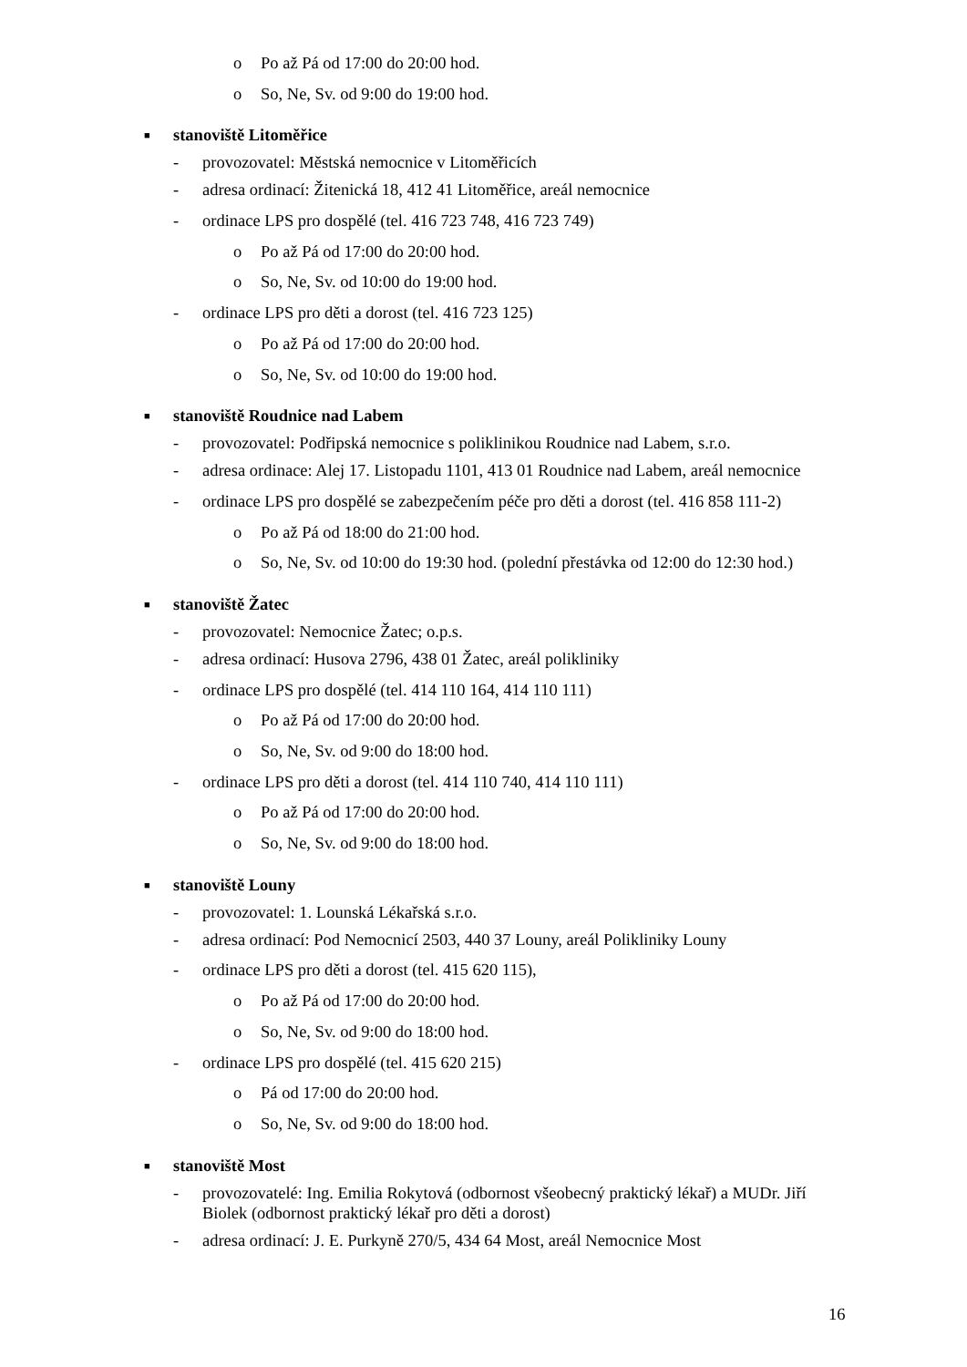o Po až Pá od 17:00 do 20:00 hod.
o So, Ne, Sv. od 9:00 do 19:00 hod.
■ stanoviště Litoměřice
- provozovatel: Městská nemocnice v Litoměřicích
- adresa ordinací: Žitenická 18, 412 41 Litoměřice, areál nemocnice
- ordinace LPS pro dospělé (tel. 416 723 748, 416 723 749)
o Po až Pá od 17:00 do 20:00 hod.
o So, Ne, Sv. od 10:00 do 19:00 hod.
- ordinace LPS pro děti a dorost (tel. 416 723 125)
o Po až Pá od 17:00 do 20:00 hod.
o So, Ne, Sv. od 10:00 do 19:00 hod.
■ stanoviště Roudnice nad Labem
- provozovatel: Podřipská nemocnice s poliklinikou Roudnice nad Labem, s.r.o.
- adresa ordinace: Alej 17. Listopadu 1101, 413 01 Roudnice nad Labem, areál nemocnice
- ordinace LPS pro dospělé se zabezpečením péče pro děti a dorost (tel. 416 858 111-2)
o Po až Pá od 18:00 do 21:00 hod.
o So, Ne, Sv. od 10:00 do 19:30 hod. (polední přestávka od 12:00 do 12:30 hod.)
■ stanoviště Žatec
- provozovatel: Nemocnice Žatec; o.p.s.
- adresa ordinací: Husova 2796, 438 01 Žatec, areál polikliniky
- ordinace LPS pro dospělé (tel. 414 110 164, 414 110 111)
o Po až Pá od 17:00 do 20:00 hod.
o So, Ne, Sv. od 9:00 do 18:00 hod.
- ordinace LPS pro děti a dorost (tel. 414 110 740, 414 110 111)
o Po až Pá od 17:00 do 20:00 hod.
o So, Ne, Sv. od 9:00 do 18:00 hod.
■ stanoviště Louny
- provozovatel: 1. Lounská Lékařská s.r.o.
- adresa ordinací: Pod Nemocnicí 2503, 440 37 Louny, areál Polikliniky Louny
- ordinace LPS pro děti a dorost (tel. 415 620 115),
o Po až Pá od 17:00 do 20:00 hod.
o So, Ne, Sv. od 9:00 do 18:00 hod.
- ordinace LPS pro dospělé (tel. 415 620 215)
o Pá od 17:00 do 20:00 hod.
o So, Ne, Sv. od 9:00 do 18:00 hod.
■ stanoviště Most
- provozovatelé: Ing. Emilia Rokytová (odbornost všeobecný praktický lékař) a MUDr. Jiří Biolek (odbornost praktický lékař pro děti a dorost)
- adresa ordinací: J. E. Purkyně 270/5, 434 64 Most, areál Nemocnice Most
16